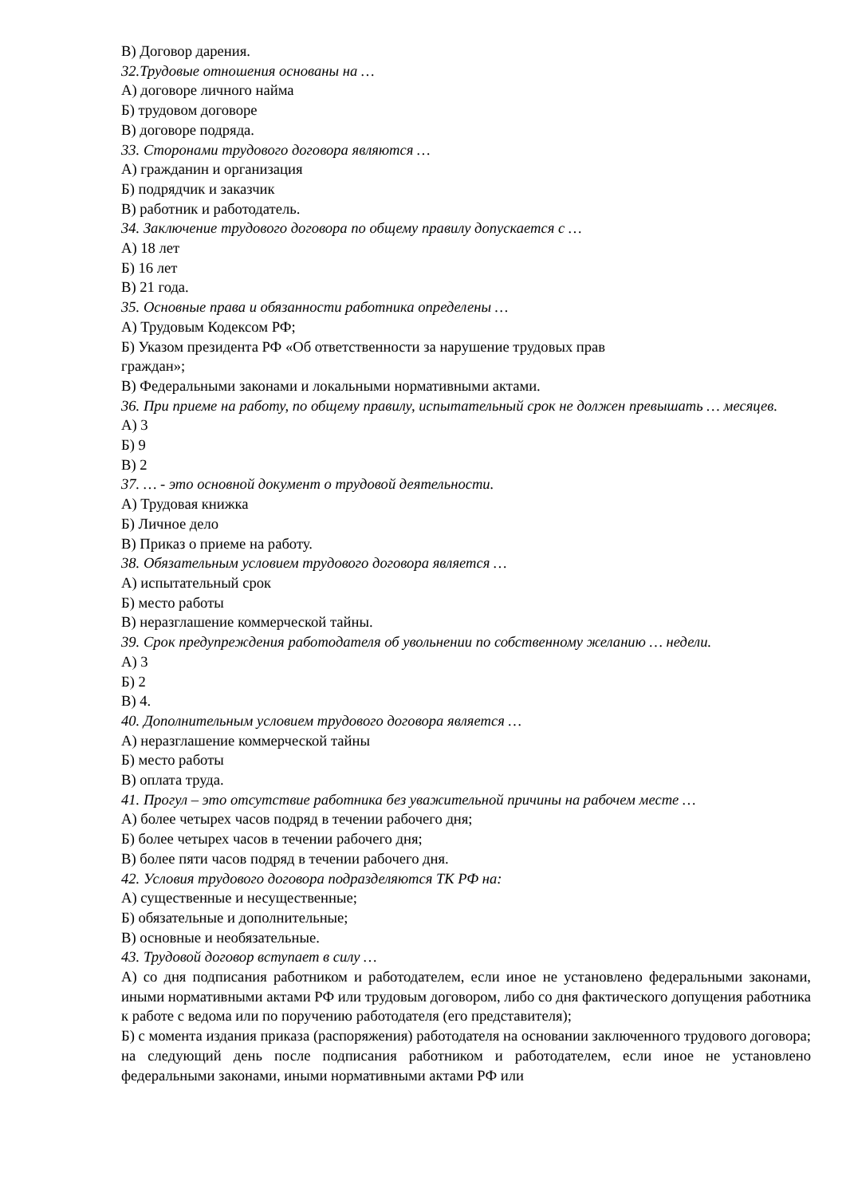В) Договор дарения.
32.Трудовые отношения основаны на …
А) договоре личного найма
Б) трудовом договоре
В) договоре подряда.
33. Сторонами трудового договора являются …
А) гражданин и организация
Б) подрядчик и заказчик
В) работник и работодатель.
34. Заключение трудового договора по общему правилу допускается с …
А) 18 лет
Б) 16 лет
В) 21 года.
35. Основные права и обязанности работника определены …
А) Трудовым Кодексом РФ;
Б) Указом президента РФ «Об ответственности за нарушение трудовых прав
граждан»;
В) Федеральными законами и локальными нормативными актами.
36. При приеме на работу, по общему правилу, испытательный срок не должен превышать … месяцев.
А) 3
Б) 9
В) 2
37. … - это основной документ о трудовой деятельности.
А) Трудовая книжка
Б) Личное дело
В) Приказ о приеме на работу.
38. Обязательным условием трудового договора является …
А) испытательный срок
Б) место работы
В) неразглашение коммерческой тайны.
39. Срок предупреждения работодателя об увольнении по собственному желанию … недели.
А) 3
Б) 2
В) 4.
40. Дополнительным условием трудового договора является …
А) неразглашение коммерческой тайны
Б) место работы
В) оплата труда.
41. Прогул – это отсутствие работника без уважительной причины на рабочем месте …
А) более четырех часов подряд в течении рабочего дня;
Б) более четырех часов в течении рабочего дня;
В) более пяти часов подряд в течении рабочего дня.
42. Условия трудового договора подразделяются ТК РФ на:
А) существенные и несущественные;
Б) обязательные и дополнительные;
В) основные и необязательные.
43. Трудовой договор вступает в силу …
А) со дня подписания работником и работодателем, если иное не установлено федеральными законами, иными нормативными актами РФ или трудовым договором, либо со дня фактического допущения работника к работе с ведома или по поручению работодателя (его представителя);
Б) с момента издания приказа (распоряжения) работодателя на основании заключенного трудового договора; на следующий день после подписания работником и работодателем, если иное не установлено федеральными законами, иными нормативными актами РФ или